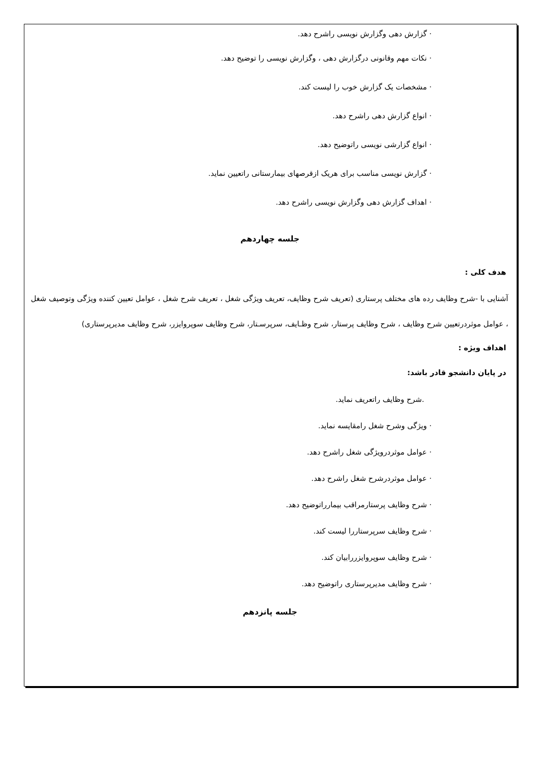· گزارش دهی وگزارش نویسی راشرح دهد.
· نکات مهم وقانونی درگزارش دهی ، وگزارش نویسی را توضیح دهد.
· مشخصات یک گزارش خوب را لیست کند.
· انواع گزارش دهی راشرح دهد.
· انواع گزارشی نویسی راتوضیح دهد.
· گزارش نویسی مناسب برای هریک ازقرصهای بیمارستانی راتعیین نماید.
· اهداف گزارش دهی وگزارش نویسی راشرح دهد.
جلسه چهاردهم
هدف کلی :
آشنایی با -شرح وظایف رده های مختلف پرستاری (تعریف شرح وظایف، تعریف ویژگی شغل ، تعریف شرح شغل ، عوامل تعیین کننده ویژگی وتوصیف شغل ، عوامل موثردرتعیین شرح وظایف ، شرح وظایف پرستار، شرح وظـایف، سرپرسـتار، شرح وظایف سوپروایزر، شرح وظایف مدیرپرستاری)
اهداف ویژه :
در پایان دانشجو قادر باشد:
.شرح وظایف راتعریف نماید.
· ویژگی وشرح شغل رامقایسه نماید.
· عوامل موثردرویژگی شغل راشرح دهد.
· عوامل موثردرشرح شغل راشرح دهد.
· شرح وظایف پرستارمراقب بیمارراتوضیح دهد.
· شرح وظایف سرپرستاررا لیست کند.
· شرح وظایف سوپروایزررابیان کند.
· شرح وظایف مدیرپرستاری راتوضیح دهد.
جلسه پانزدهم